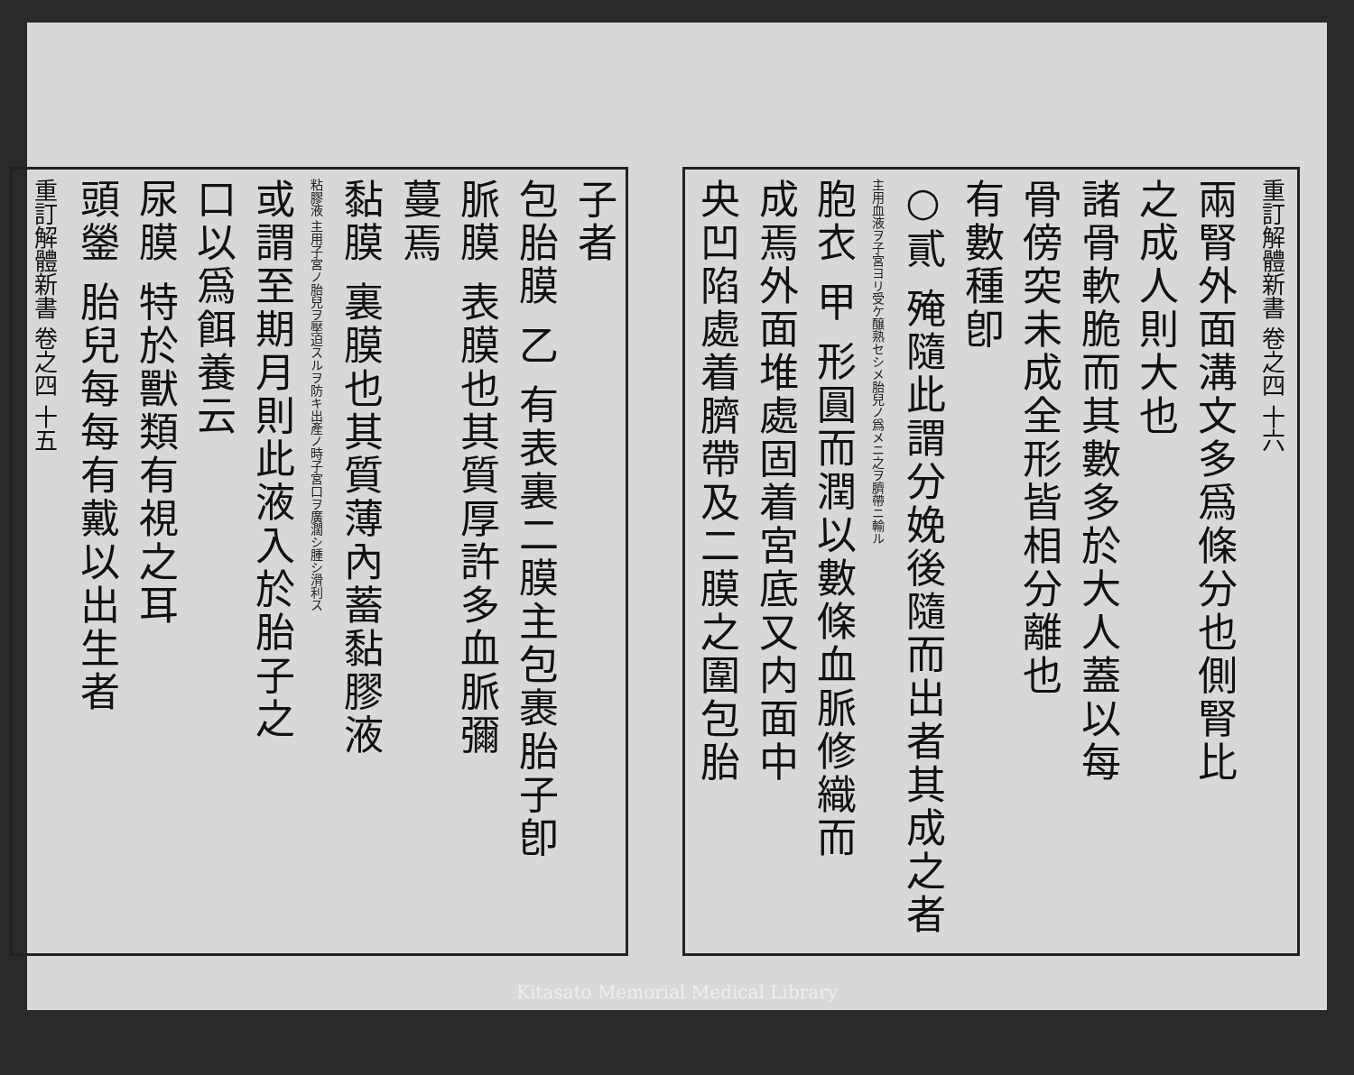重訂解體新書 卷之四 十六
兩腎外面溝文多爲條分也側腎比
之成人則大也
諸骨軟脆而其數多於大人蓋以每
骨傍突未成全形皆相分離也
有數種卽
○貳 殗隨此謂分娩後隨而出者其成之者
主用血液ヲ子宮ヨリ受ケ醸熟セシメ胎兒ノ爲メニ之ヲ臍帶ニ輸ル
胞衣 甲 形圓而潤以數條血脈修織而
成焉外面堆處固着宮底又内面中
央凹陷處着臍帶及二膜之圍包胎
子者
包胎膜 乙 有表裏二膜主包裹胎子卽
脈膜 表膜也其質厚許多血脈彌
蔓焉
黏膜 裏膜也其質薄內蓄黏膠液
粘膠液 主用子宮ノ胎兒ヲ壓迫スルヲ防キ出產ノ時子宮口ヲ廣濶シ腫シ滑利ス
或謂至期月則此液入於胎子之
口以爲餌養云
尿膜 特於獸類有視之耳
頭鎣 胎兒每每有戴以出生者
重訂解體新書 卷之四 十五
Kitasato Memorial Medical Library